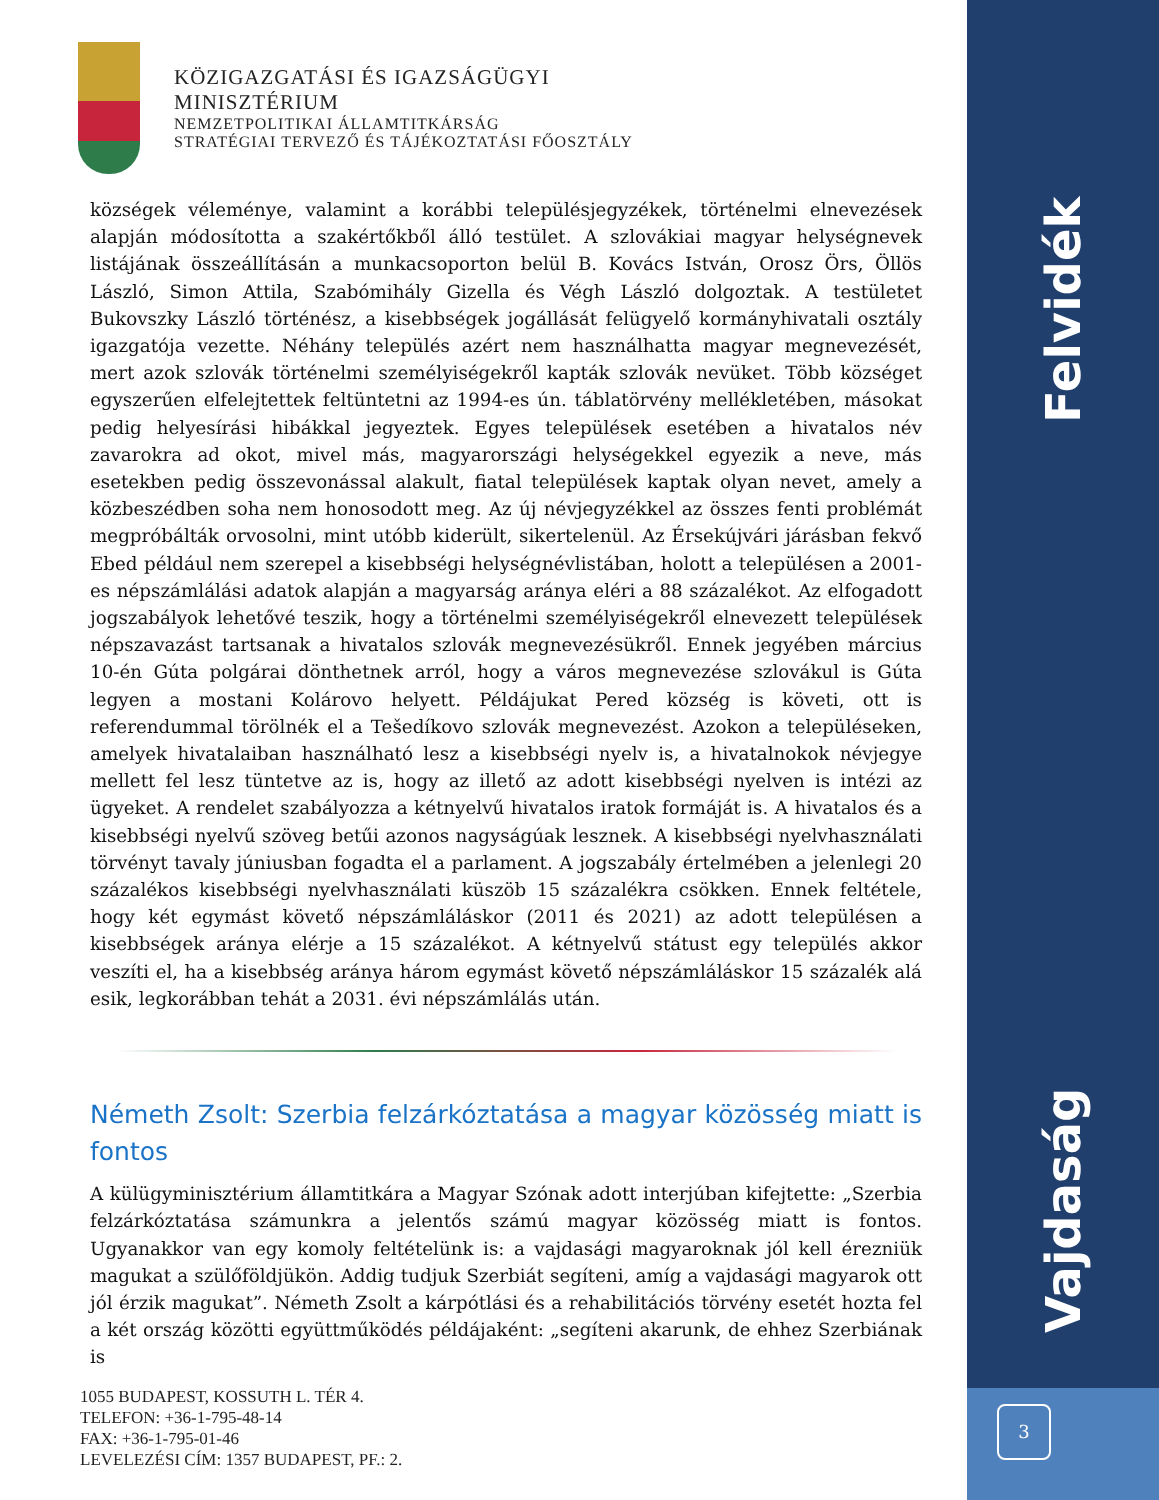Felvidék
Vajdaság
KÖZIGAZGATÁSI ÉS IGAZSÁGÜGYI
MINISZTÉRIUM
NEMZETPOLITIKAI ÁLLAMTITKÁRSÁG
STRATÉGIAI TERVEZŐ ÉS TÁJÉKOZTATÁSI FŐOSZTÁLY
községek véleménye, valamint a korábbi településjegyzékek, történelmi elnevezések alapján módosította a szakértőkből álló testület. A szlovákiai magyar helységnevek listájának összeállításán a munkacsoporton belül B. Kovács István, Orosz Örs, Öllös László, Simon Attila, Szabómihály Gizella és Végh László dolgoztak. A testületet Bukovszky László történész, a kisebbségek jogállását felügyelő kormányhivatali osztály igazgatója vezette. Néhány település azért nem használhatta magyar megnevezését, mert azok szlovák történelmi személyiségekről kapták szlovák nevüket. Több községet egyszerűen elfelejtettek feltüntetni az 1994-es ún. táblatörvény mellékletében, másokat pedig helyesírási hibákkal jegyeztek. Egyes települések esetében a hivatalos név zavarokra ad okot, mivel más, magyarországi helységekkel egyezik a neve, más esetekben pedig összevonással alakult, fiatal települések kaptak olyan nevet, amely a közbeszédben soha nem honosodott meg. Az új névjegyzékkel az összes fenti problémát megpróbálták orvosolni, mint utóbb kiderült, sikertelenül. Az Érsekújvári járásban fekvő Ebed például nem szerepel a kisebbségi helységnévlistában, holott a településen a 2001-es népszámlálási adatok alapján a magyarság aránya eléri a 88 százalékot. Az elfogadott jogszabályok lehetővé teszik, hogy a történelmi személyiségekről elnevezett települések népszavazást tartsanak a hivatalos szlovák megnevezésükről. Ennek jegyében március 10-én Gúta polgárai dönthetnek arról, hogy a város megnevezése szlovákul is Gúta legyen a mostani Kolárovo helyett. Példájukat Pered község is követi, ott is referendummal törölnék el a Tešedíkovo szlovák megnevezést. Azokon a településeken, amelyek hivatalaiban használható lesz a kisebbségi nyelv is, a hivatalnokok névjegye mellett fel lesz tüntetve az is, hogy az illető az adott kisebbségi nyelven is intézi az ügyeket. A rendelet szabályozza a kétnyelvű hivatalos iratok formáját is. A hivatalos és a kisebbségi nyelvű szöveg betűi azonos nagyságúak lesznek. A kisebbségi nyelvhasználati törvényt tavaly júniusban fogadta el a parlament. A jogszabály értelmében a jelenlegi 20 százalékos kisebbségi nyelvhasználati küszöb 15 százalékra csökken. Ennek feltétele, hogy két egymást követő népszámláláskor (2011 és 2021) az adott településen a kisebbségek aránya elérje a 15 százalékot. A kétnyelvű státust egy település akkor veszíti el, ha a kisebbség aránya három egymást követő népszámláláskor 15 százalék alá esik, legkorábban tehát a 2031. évi népszámlálás után.
Németh Zsolt: Szerbia felzárkóztatása a magyar közösség miatt is fontos
A külügyminisztérium államtitkára a Magyar Szónak adott interjúban kifejtette: „Szerbia felzárkóztatása számunkra a jelentős számú magyar közösség miatt is fontos. Ugyanakkor van egy komoly feltételünk is: a vajdasági magyaroknak jól kell érezniük magukat a szülőföldjükön. Addig tudjuk Szerbiát segíteni, amíg a vajdasági magyarok ott jól érzik magukat”. Németh Zsolt a kárpótlási és a rehabilitációs törvény esetét hozta fel a két ország közötti együttműködés példájaként: „segíteni akarunk, de ehhez Szerbiának is
1055 BUDAPEST, KOSSUTH L. TÉR 4.
TELEFON: +36-1-795-48-14
FAX: +36-1-795-01-46
LEVELEZÉSI CÍM: 1357 BUDAPEST, PF.: 2.
3